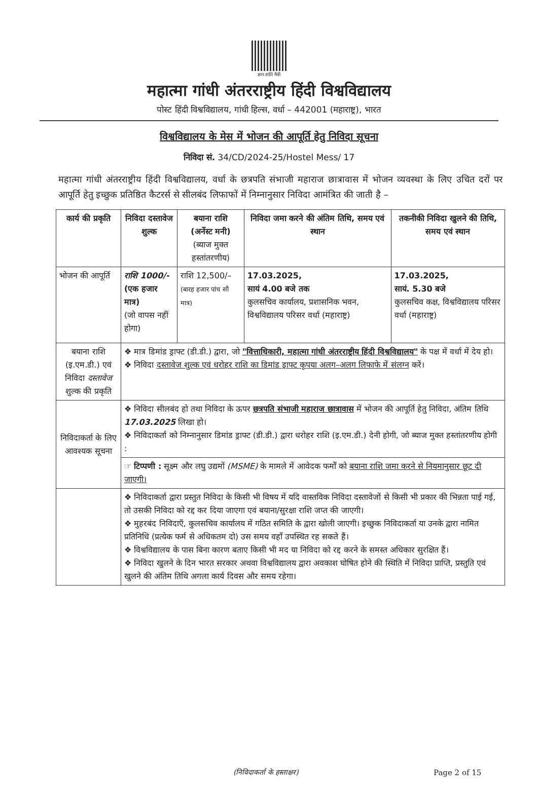ज्ञान शांति मैत्री
महात्मा गांधी अंतरराष्ट्रीय हिंदी विश्वविद्यालय
पोस्ट हिंदी विश्वविद्यालय, गांधी हिल्स, वर्धा – 442001 (महाराष्ट्र), भारत
विश्वविद्यालय के मेस में भोजन की आपूर्ति हेतु निविदा सूचना
निविदा सं. 34/CD/2024-25/Hostel Mess/ 17
महात्मा गांधी अंतरराष्ट्रीय हिंदी विश्वविद्यालय, वर्धा के छत्रपति संभाजी महाराज छात्रावास में भोजन व्यवस्था के लिए उचित दरों पर आपूर्ति हेतु इच्छुक प्रतिष्ठित कैटरर्स से सीलबंद लिफाफों में निम्नानुसार निविदा आमंत्रित की जाती है –
| कार्य की प्रकृति | निविदा दस्तावेज शुल्क | बयाना राशि (अर्नेस्ट मनी) (ब्याज मुक्त हस्तांतरणीय) | निविदा जमा करने की अंतिम तिथि, समय एवं स्थान | तकनीकी निविदा खुलने की तिथि, समय एवं स्थान |
| --- | --- | --- | --- | --- |
| भोजन की आपूर्ति | राशि 1000/- (एक हजार मात्र) (जो वापस नहीं होगा) | राशि 12,500/– (बारह हजार पांच सौ मात्र) | 17.03.2025, सायं 4.00 बजे तक कुलसचिव कार्यालय, प्रशासनिक भवन, विश्वविद्यालय परिसर वर्धा (महाराष्ट्र) | 17.03.2025, सायं. 5.30 बजे कुलसचिव कक्ष, विश्वविद्यालय परिसर वर्धा (महाराष्ट्र) |
| बयाना राशि (इ.एम.डी.) एवं निविदा दस्तावेज शुल्क की प्रकृति | ❖ मात्र डिमांड ड्राफ्ट (डी.डी.) द्वारा, जो "वित्ताधिकारी, महात्मा गांधी अंतरराष्ट्रीय हिंदी विश्वविद्यालय" के पक्ष में वर्धा में देय हो। ❖ निविदा दस्तावेज शुल्क एवं धरोहर राशि का डिमांड ड्राफ्ट कृपया अलग–अलग लिफाफे में संलग्न करें। | | | |
| निविदाकर्ता के लिए आवश्यक सूचना | ❖ निविदा सीलबंद हो तथा निविदा के ऊपर छत्रपति संभाजी महाराज छात्रावास में भोजन की आपूर्ति हेतु निविदा, अंतिम तिथि 17.03.2025 लिखा हो। ❖ निविदाकर्ता को निम्नानुसार डिमांड ड्राफ्ट (डी.डी.) द्वारा धरोहर राशि (इ.एम.डी.) देनी होगी, जो ब्याज मुक्त हस्तांतरणीय होगी : | | | |
| | ☞ टिप्पणी : सूक्ष्म और लघु उद्यमों (MSME) के मामले में आवेदक फर्मों को बयाना राशि जमा करने से नियमानुसार छूट दी जाएगी। | | | |
| | ❖ निविदाकर्ता द्वारा प्रस्तुत निविदा के किसी भी विषय में यदि वास्तविक निविदा दस्तावेजों से किसी भी प्रकार की भिन्नता पाई गई, तो उसकी निविदा को रद्द कर दिया जाएगा एवं बयाना/सुरक्षा राशि जप्त की जाएगी। ❖ मुहरबंद निविदाएँ, कुलसचिव कार्यालय में गठित समिति के द्वारा खोली जाएगी। इच्छुक निविदाकर्ता या उनके द्वारा नामित प्रतिनिधि (प्रत्येक फर्म से अधिकतम दो) उस समय वहाँ उपस्थित रह सकते हैं। ❖ विश्वविद्यालय के पास बिना कारण बताए किसी भी मद या निविदा को रद्द करने के समस्त अधिकार सुरक्षित हैं। ❖ निविदा खुलने के दिन भारत सरकार अथवा विश्वविद्यालय द्वारा अवकाश घोषित होने की स्थिति में निविदा प्राप्ति, प्रस्तुति एवं खुलने की अंतिम तिथि अगला कार्य दिवस और समय रहेगा। | | | |
(निविदाकर्ता के हस्ताक्षर) Page 2 of 15